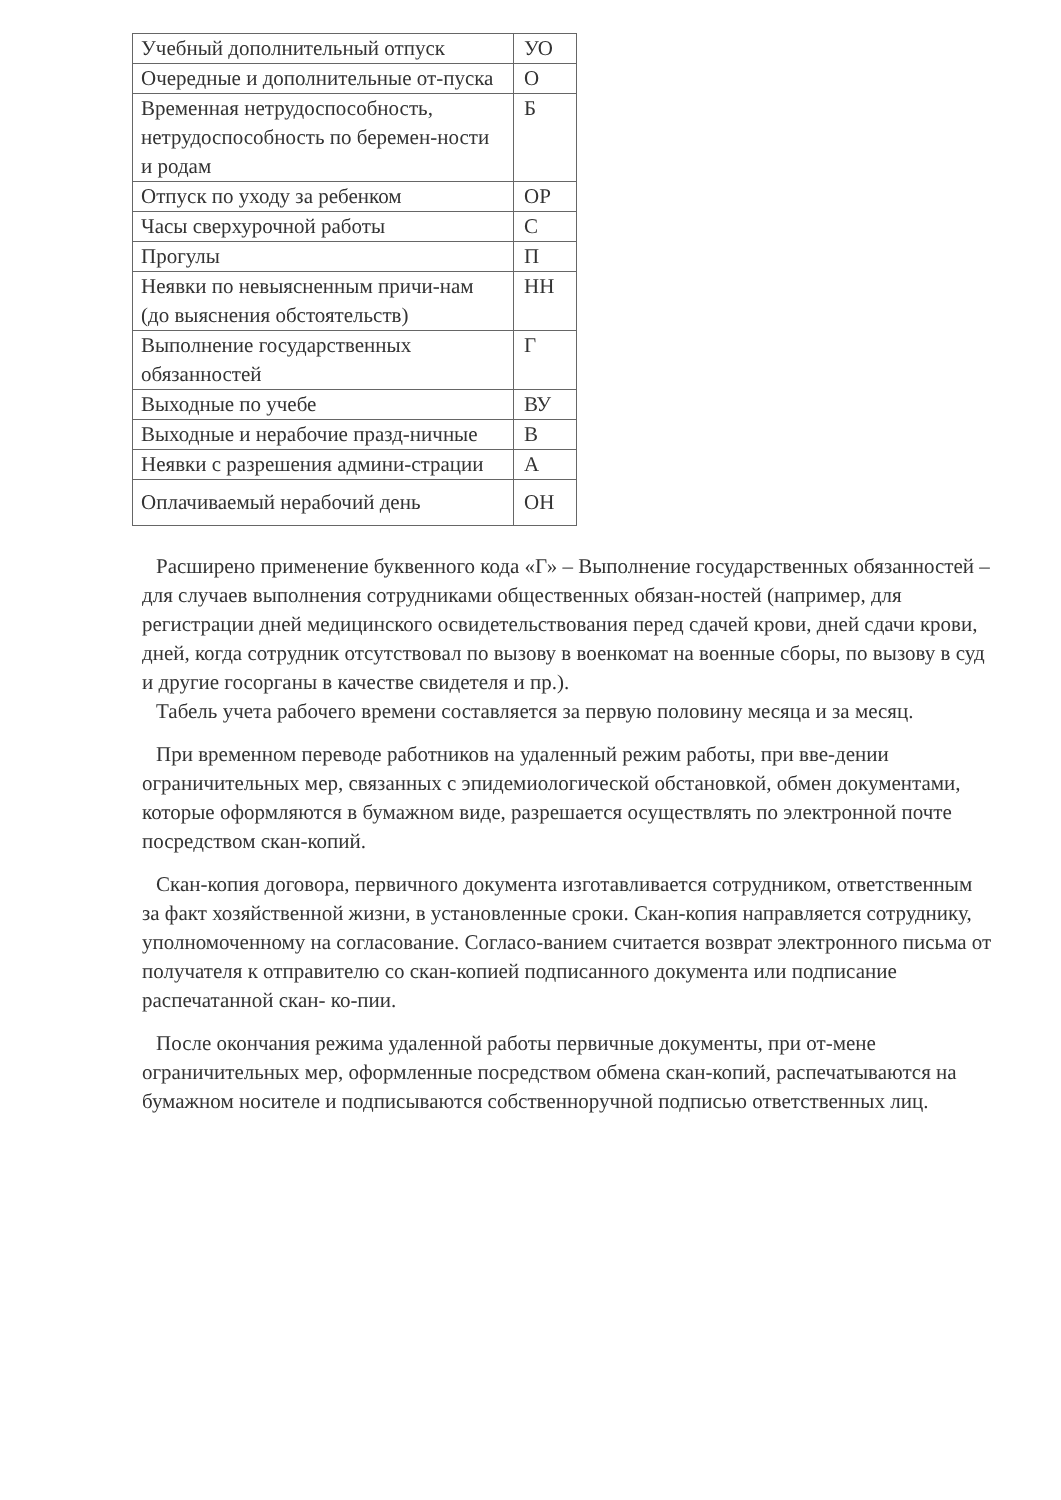| Учебный дополнительный отпуск | УО |
| Очередные и дополнительные от-пуска | О |
| Временная нетрудоспособность, нетрудоспособность по беремен-ности и родам | Б |
| Отпуск по уходу за ребенком | ОР |
| Часы сверхурочной работы | С |
| Прогулы | П |
| Неявки по невыясненным причи-нам (до выяснения обстоятельств) | НН |
| Выполнение государственных обязанностей | Г |
| Выходные по учебе | ВУ |
| Выходные и нерабочие празд-ничные | В |
| Неявки с разрешения админи-страции | А |
| Оплачиваемый нерабочий день | ОН |
Расширено применение буквенного кода «Г» – Выполнение государственных обязанностей – для случаев выполнения сотрудниками общественных обязан-ностей (например, для регистрации дней медицинского освидетельствования перед сдачей крови, дней сдачи крови, дней, когда сотрудник отсутствовал по вызову в военкомат на военные сборы, по вызову в суд и другие госорганы в качестве свидетеля и пр.).
Табель учета рабочего времени составляется за первую половину месяца и за месяц.
При временном переводе работников на удаленный режим работы, при вве-дении ограничительных мер, связанных с эпидемиологической обстановкой, обмен документами, которые оформляются в бумажном виде, разрешается осуществлять по электронной почте посредством скан-копий.
Скан-копия договора, первичного документа изготавливается сотрудником, ответственным за факт хозяйственной жизни, в установленные сроки. Скан-копия направляется сотруднику, уполномоченному на согласование. Согласо-ванием считается возврат электронного письма от получателя к отправителю со скан-копией подписанного документа или подписание распечатанной скан- ко-пии.
После окончания режима удаленной работы первичные документы, при от-мене ограничительных мер, оформленные посредством обмена скан-копий, распечатываются на бумажном носителе и подписываются собственноручной подписью ответственных лиц.